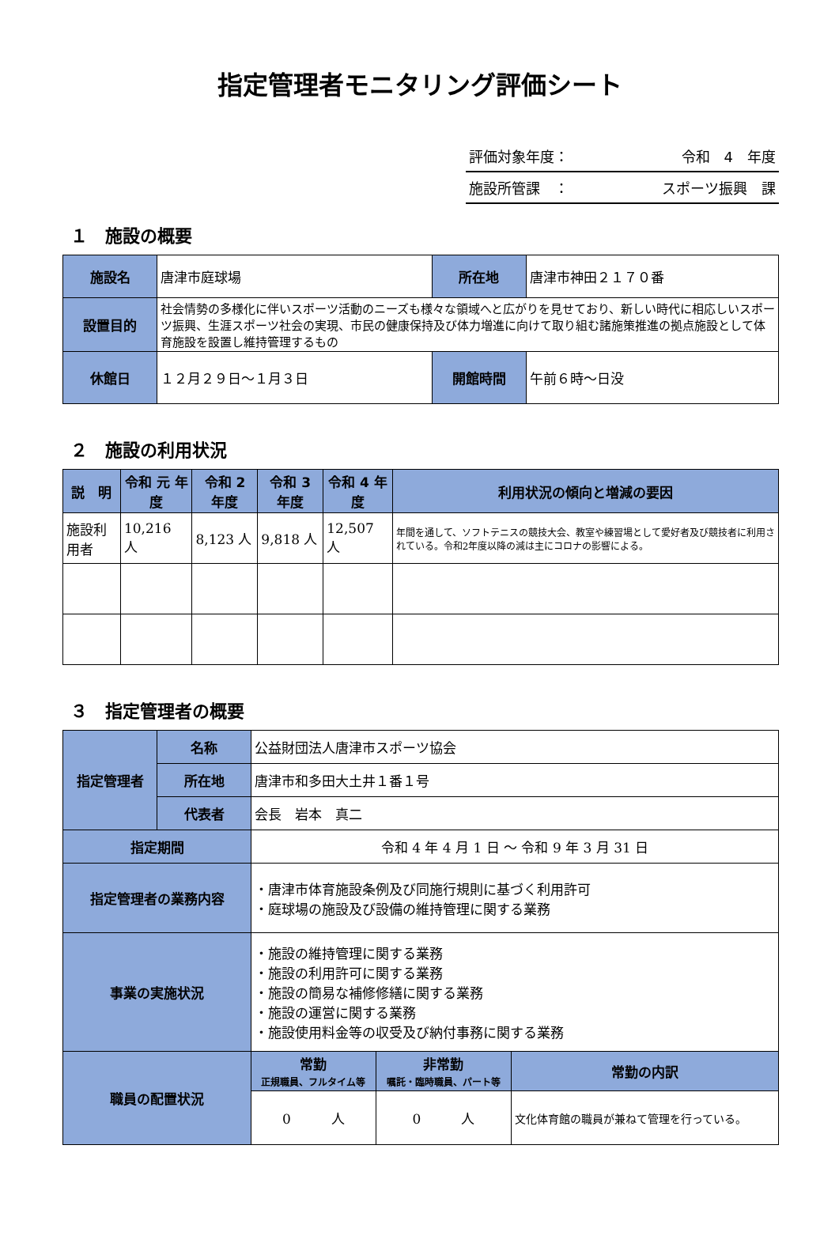指定管理者モニタリング評価シート
評価対象年度： 令和　4　年度
施設所管課　： スポーツ振興　課
１　施設の概要
| 施設名 | 唐津市庭球場 | 所在地 | 唐津市神田２１７０番 |
| 設置目的 | 社会情勢の多様化に伴いスポーツ活動のニーズも様々な領域へと広がりを見せており、新しい時代に相応しいスポーツ振興、生涯スポーツ社会の実現、市民の健康保持及び体力増進に向けて取り組む諸施策推進の拠点施設として体育施設を設置し維持管理するもの | | |
| 休館日 | １２月２９日～１月３日 | 開館時間 | 午前６時～日没 |
２　施設の利用状況
| 説 明 | 令和 元 年度 | 令和 2 年度 | 令和 3 年度 | 令和 4 年度 | 利用状況の傾向と増減の要因 |
| --- | --- | --- | --- | --- | --- |
| 施設利用者 | 10,216 人 | 8,123 人 | 9,818 人 | 12,507 人 | 年間を通して、ソフトテニスの競技大会、教室や練習場として愛好者及び競技者に利用されている。令和2年度以降の減は主にコロナの影響による。 |
３　指定管理者の概要
| 指定管理者 | 名称 | 公益財団法人唐津市スポーツ協会 | | |
| | 所在地 | 唐津市和多田大土井１番１号 | | |
| | 代表者 | 会長 岩本 真二 | | |
| 指定期間 | | 令和 4 年 4 月 1 日 ～ 令和 9 年 3 月 31 日 | | |
| 指定管理者の業務内容 | | ・唐津市体育施設条例及び同施行規則に基づく利用許可 ・庭球場の施設及び設備の維持管理に関する業務 | | |
| 事業の実施状況 | | ・施設の維持管理に関する業務 ・施設の利用許可に関する業務 ・施設の簡易な補修修繕に関する業務 ・施設の運営に関する業務 ・施設使用料金等の収受及び納付事務に関する業務 | | |
| 職員の配置状況 | | 常勤 正規職員、フルタイム等 | 非常勤 嘱託・臨時職員、パート等 | 常勤の内訳 |
| | | 0 人 | 0 人 | 文化体育館の職員が兼ねて管理を行っている。 |